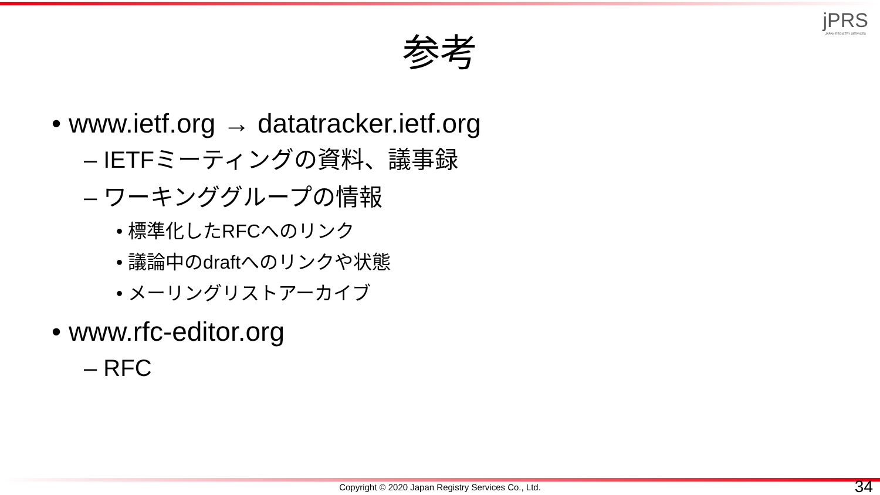jPRS
JAPAN REGISTRY SERVICES
参考
• www.ietf.org → datatracker.ietf.org
– IETFミーティングの資料、議事録
– ワーキンググループの情報
• 標準化したRFCへのリンク
• 議論中のdraftへのリンクや状態
• メーリングリストアーカイブ
• www.rfc-editor.org
– RFC
Copyright © 2020 Japan Registry Services Co., Ltd. 34